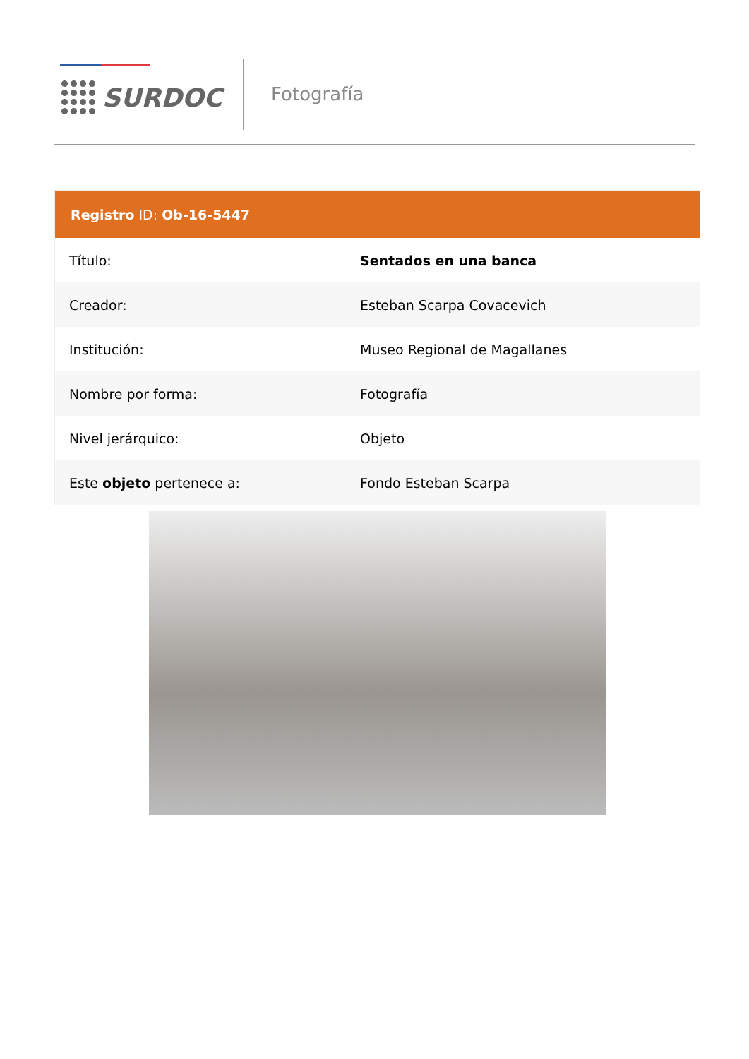SURDOC Fotografía
| Registro ID: Ob-16-5447 | |
| --- | --- |
| Título: | Sentados en una banca |
| Creador: | Esteban Scarpa Covacevich |
| Institución: | Museo Regional de Magallanes |
| Nombre por forma: | Fotografía |
| Nivel jerárquico: | Objeto |
| Este objeto pertenece a: | Fondo Esteban Scarpa |